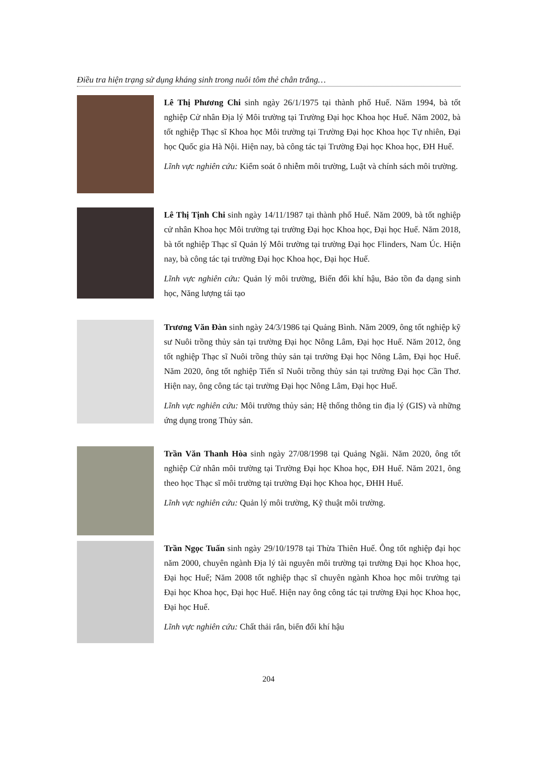Điều tra hiện trạng sử dụng kháng sinh trong nuôi tôm thẻ chân trắng…
Lê Thị Phương Chi sinh ngày 26/1/1975 tại thành phố Huế. Năm 1994, bà tốt nghiệp Cử nhân Địa lý Môi trường tại Trường Đại học Khoa học Huế. Năm 2002, bà tốt nghiệp Thạc sĩ Khoa học Môi trường tại Trường Đại học Khoa học Tự nhiên, Đại học Quốc gia Hà Nội. Hiện nay, bà công tác tại Trường Đại học Khoa học, ĐH Huế.
Lĩnh vực nghiên cứu: Kiểm soát ô nhiễm môi trường, Luật và chính sách môi trường.
Lê Thị Tịnh Chi sinh ngày 14/11/1987 tại thành phố Huế. Năm 2009, bà tốt nghiệp cử nhân Khoa học Môi trường tại trường Đại học Khoa học, Đại học Huế. Năm 2018, bà tốt nghiệp Thạc sĩ Quản lý Môi trường tại trường Đại học Flinders, Nam Úc. Hiện nay, bà công tác tại trường Đại học Khoa học, Đại học Huế.
Lĩnh vực nghiên cứu: Quản lý môi trường, Biến đổi khí hậu, Bảo tồn đa dạng sinh học, Năng lượng tái tạo
Trương Văn Đàn sinh ngày 24/3/1986 tại Quảng Bình. Năm 2009, ông tốt nghiệp kỹ sư Nuôi trồng thủy sản tại trường Đại học Nông Lâm, Đại học Huế. Năm 2012, ông tốt nghiệp Thạc sĩ Nuôi trồng thủy sản tại trường Đại học Nông Lâm, Đại học Huế. Năm 2020, ông tốt nghiệp Tiến sĩ Nuôi trồng thủy sản tại trường Đại học Cần Thơ. Hiện nay, ông công tác tại trường Đại học Nông Lâm, Đại học Huế.
Lĩnh vực nghiên cứu: Môi trường thủy sản; Hệ thống thông tin địa lý (GIS) và những ứng dụng trong Thủy sản.
Trần Văn Thanh Hòa sinh ngày 27/08/1998 tại Quảng Ngãi. Năm 2020, ông tốt nghiệp Cử nhân môi trường tại Trường Đại học Khoa học, ĐH Huế. Năm 2021, ông theo học Thạc sĩ môi trường tại trường Đại học Khoa học, ĐHH Huế.
Lĩnh vực nghiên cứu: Quản lý môi trường, Kỹ thuật môi trường.
Trần Ngọc Tuấn sinh ngày 29/10/1978 tại Thừa Thiên Huế. Ông tốt nghiệp đại học năm 2000, chuyên ngành Địa lý tài nguyên môi trường tại trường Đại học Khoa học, Đại học Huế; Năm 2008 tốt nghiệp thạc sĩ chuyên ngành Khoa học môi trường tại Đại học Khoa học, Đại học Huế. Hiện nay ông công tác tại trường Đại học Khoa học, Đại học Huế.
Lĩnh vực nghiên cứu: Chất thải rắn, biến đổi khí hậu
204